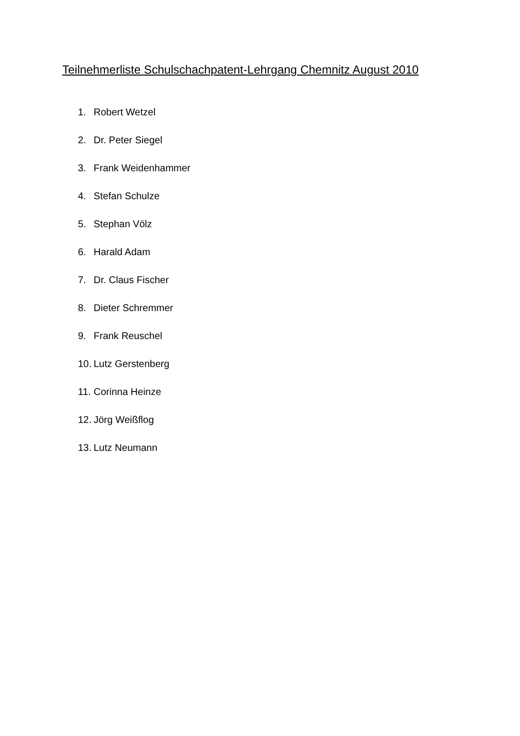Teilnehmerliste Schulschachpatent-Lehrgang Chemnitz August 2010
1. Robert Wetzel
2. Dr. Peter Siegel
3. Frank Weidenhammer
4. Stefan Schulze
5. Stephan Völz
6. Harald Adam
7. Dr. Claus Fischer
8. Dieter Schremmer
9. Frank Reuschel
10. Lutz Gerstenberg
11. Corinna Heinze
12. Jörg Weißflog
13. Lutz Neumann